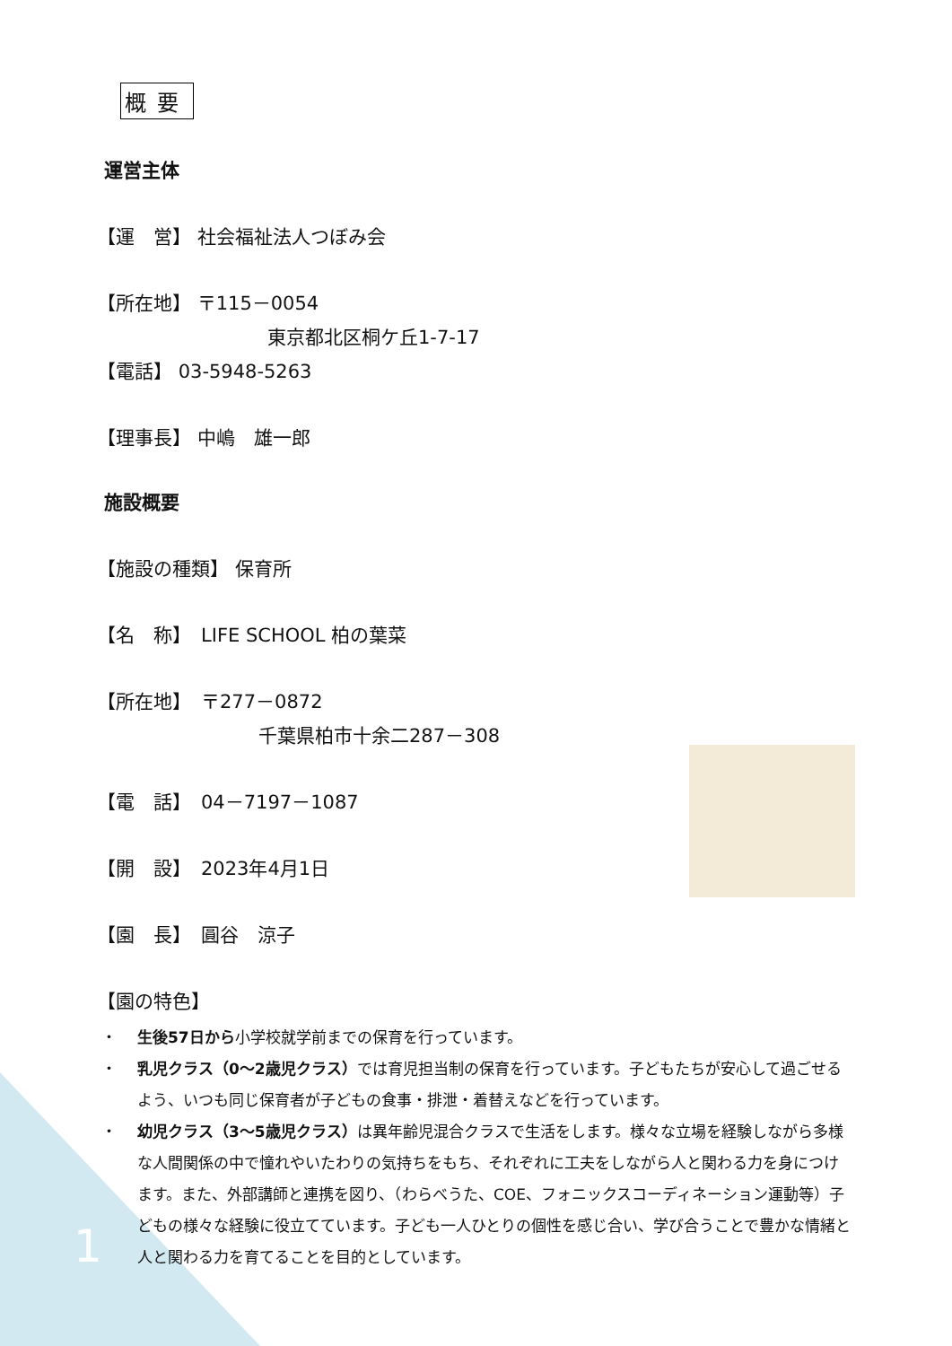概要
運営主体
【運　営】 社会福祉法人つぼみ会
【所在地】 〒115－0054
東京都北区桐ケ丘1-7-17
【電話】 03-5948-5263
【理事長】 中嶋　雄一郎
施設概要
【施設の種類】 保育所
【名　称】　LIFE SCHOOL 柏の葉菜
【所在地】　〒277－0872
千葉県柏市十余二287－308
【電　話】　04－7197－1087
【開　設】　2023年4月1日
【園　長】　圓谷　涼子
【園の特色】
・ 生後57日から小学校就学前までの保育を行っています。
・ 乳児クラス（0～2歳児クラス）では育児担当制の保育を行っています。子どもたちが安心して過ごせるよう、いつも同じ保育者が子どもの食事・排泄・着替えなどを行っています。
・ 幼児クラス（3～5歳児クラス）は異年齢児混合クラスで生活をします。様々な立場を経験しながら多様な人間関係の中で憧れやいたわりの気持ちをもち、それぞれに工夫をしながら人と関わる力を身につけます。また、外部講師と連携を図り、（わらべうた、COE、フォニックスコーディネーション運動等）子どもの様々な経験に役立てています。子ども一人ひとりの個性を感じ合い、学び合うことで豊かな情緒と人と関わる力を育てることを目的としています。
1